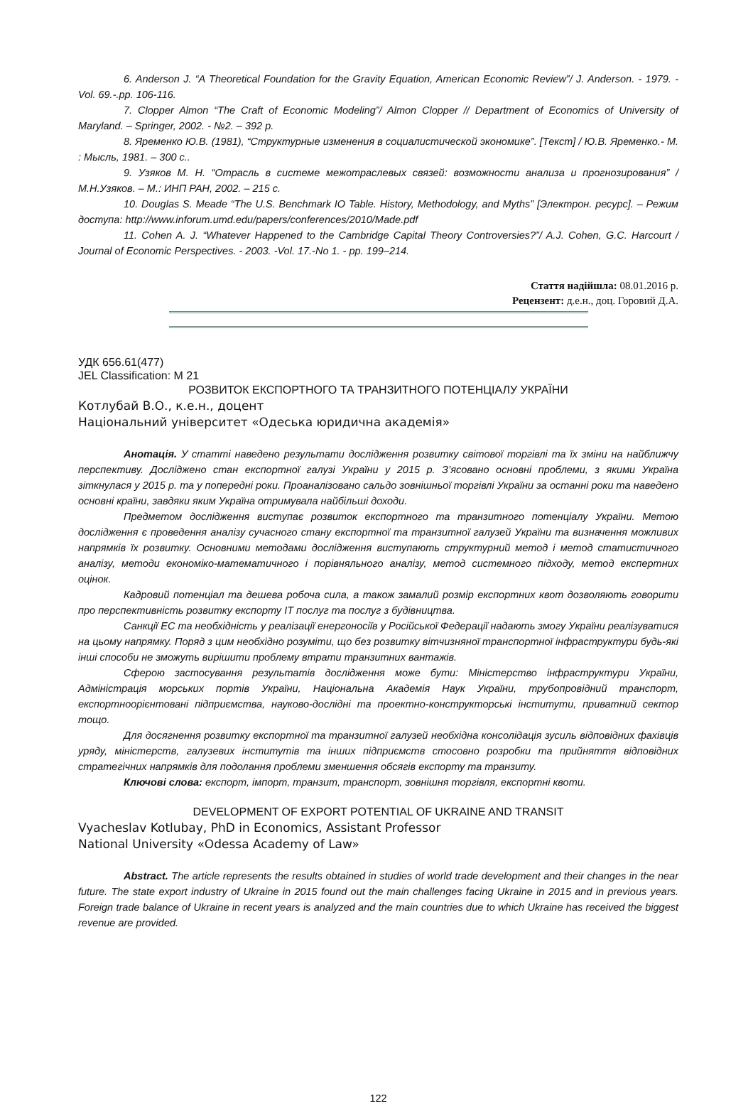6. Anderson J. “A Theoretical Foundation for the Gravity Equation, American Economic Review”/ J. Anderson. - 1979. - Vol. 69.-.pp. 106-116.
7. Clopper Almon “The Craft of Economic Modeling”/ Almon Clopper // Department of Economics of University of Maryland. – Springer, 2002. - №2. – 392 p.
8. Яременко Ю.В. (1981), “Структурные изменения в социалистической экономике”. [Текст] / Ю.В. Яременко.- М. : Мысль, 1981. – 300 с..
9. Узяков М. Н. “Отрасль в системе межотраслевых связей: возможности анализа и прогнозирования” / М.Н.Узяков. – М.: ИНП РАН, 2002. – 215 с.
10. Douglas S. Meade “The U.S. Benchmark IO Table. History, Methodology, and Myths” [Электрон. ресурс]. – Режим доступа: http://www.inforum.umd.edu/papers/conferences/2010/Made.pdf
11. Cohen A. J. “Whatever Happened to the Cambridge Capital Theory Controversies?”/ A.J. Cohen, G.C. Harcourt / Journal of Economic Perspectives. - 2003. -Vol. 17.-No 1. - pp. 199–214.
Стаття надійшла: 08.01.2016 р.
Рецензент: д.е.н., доц. Горовий Д.А.
УДК 656.61(477)
JEL Classification: M 21
РОЗВИТОК ЕКСПОРТНОГО ТА ТРАНЗИТНОГО ПОТЕНЦІАЛУ УКРАЇНИ
Котлубай В.О., к.е.н., доцент
Національний університет «Одеська юридична академія»
Анотація. У статті наведено результати дослідження розвитку світової торгівлі та їх зміни на найближчу перспективу. Досліджено стан експортної галузі України у 2015 р. З’ясовано основні проблеми, з якими Україна зіткнулася у 2015 р. та у попередні роки. Проаналізовано сальдо зовнішньої торгівлі України за останні роки та наведено основні країни, завдяки яким Україна отримувала найбільші доходи.
Предметом дослідження виступає розвиток експортного та транзитного потенціалу України. Метою дослідження є проведення аналізу сучасного стану експортної та транзитної галузей України та визначення можливих напрямків їх розвитку. Основними методами дослідження виступають структурний метод і метод статистичного аналізу, методи економіко-математичного і порівняльного аналізу, метод системного підходу, метод експертних оцінок.
Кадровий потенціал та дешева робоча сила, а також замалий розмір експортних квот дозволяють говорити про перспективність розвитку експорту IT послуг та послуг з будівництва.
Санкції ЕС та необхідність у реалізації енергоносіїв у Російської Федерації надають змогу України реалізуватися на цьому напрямку. Поряд з цим необхідно розуміти, що без розвитку вітчизняної транспортної інфраструктури будь-які інші способи не зможуть вирішити проблему втрати транзитних вантажів.
Сферою застосування результатів дослідження може бути: Міністерство інфраструктури України, Адміністрація морських портів України, Національна Академія Наук України, трубопровідний транспорт, експортноорієнтовані підприємства, науково-дослідні та проектно-конструкторські інститути, приватний сектор тощо.
Для досягнення розвитку експортної та транзитної галузей необхідна консолідація зусиль відповідних фахівців уряду, міністерств, галузевих інститутів та інших підприємств стосовно розробки та прийняття відповідних стратегічних напрямків для подолання проблеми зменшення обсягів експорту та транзиту.
Ключові слова: експорт, імпорт, транзит, транспорт, зовнішня торгівля, експортні квоти.
DEVELOPMENT OF EXPORT POTENTIAL OF UKRAINE AND TRANSIT
Vyacheslav Kotlubay, PhD in Economics, Assistant Professor
National University «Odessa Academy of Law»
Abstract. The article represents the results obtained in studies of world trade development and their changes in the near future. The state export industry of Ukraine in 2015 found out the main challenges facing Ukraine in 2015 and in previous years. Foreign trade balance of Ukraine in recent years is analyzed and the main countries due to which Ukraine has received the biggest revenue are provided.
122